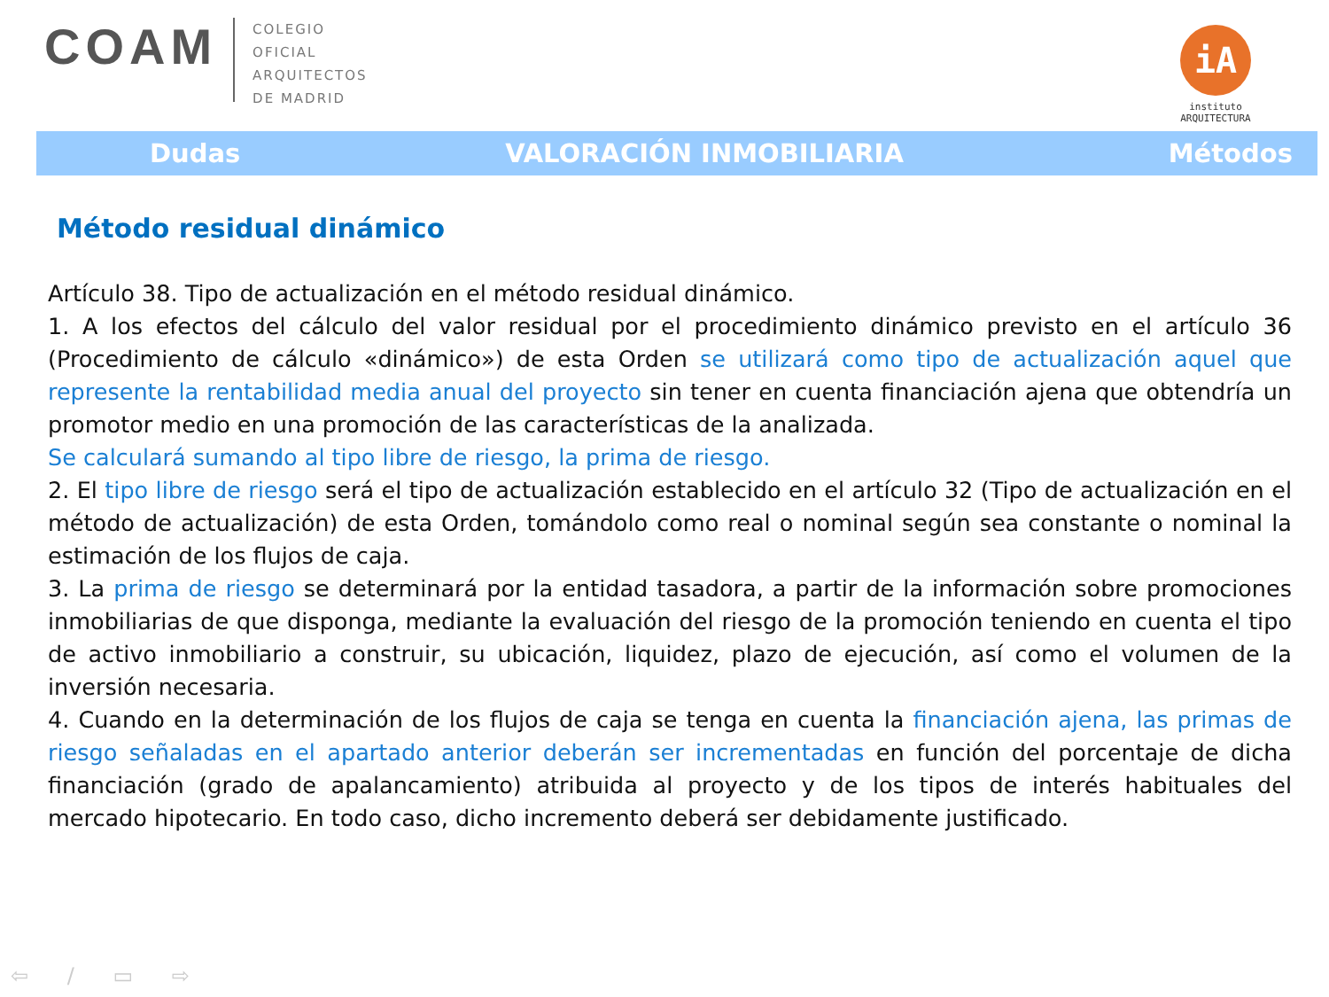COAM
COLEGIO
OFICIAL
ARQUITECTOS
DE MADRID
iA
instituto
ARQUITECTURA
Dudas VALORACIÓN INMOBILIARIA Métodos
Método residual dinámico
Artículo 38. Tipo de actualización en el método residual dinámico.
1. A los efectos del cálculo del valor residual por el procedimiento dinámico previsto en el artículo 36 (Procedimiento de cálculo «dinámico») de esta Orden se utilizará como tipo de actualización aquel que represente la rentabilidad media anual del proyecto sin tener en cuenta financiación ajena que obtendría un promotor medio en una promoción de las características de la analizada.
Se calculará sumando al tipo libre de riesgo, la prima de riesgo.
2. El tipo libre de riesgo será el tipo de actualización establecido en el artículo 32 (Tipo de actualización en el método de actualización) de esta Orden, tomándolo como real o nominal según sea constante o nominal la estimación de los flujos de caja.
3. La prima de riesgo se determinará por la entidad tasadora, a partir de la información sobre promociones inmobiliarias de que disponga, mediante la evaluación del riesgo de la promoción teniendo en cuenta el tipo de activo inmobiliario a construir, su ubicación, liquidez, plazo de ejecución, así como el volumen de la inversión necesaria.
4. Cuando en la determinación de los flujos de caja se tenga en cuenta la financiación ajena, las primas de riesgo señaladas en el apartado anterior deberán ser incrementadas en función del porcentaje de dicha financiación (grado de apalancamiento) atribuida al proyecto y de los tipos de interés habituales del mercado hipotecario. En todo caso, dicho incremento deberá ser debidamente justificado.
⇦ ∕ ▭ ⇨